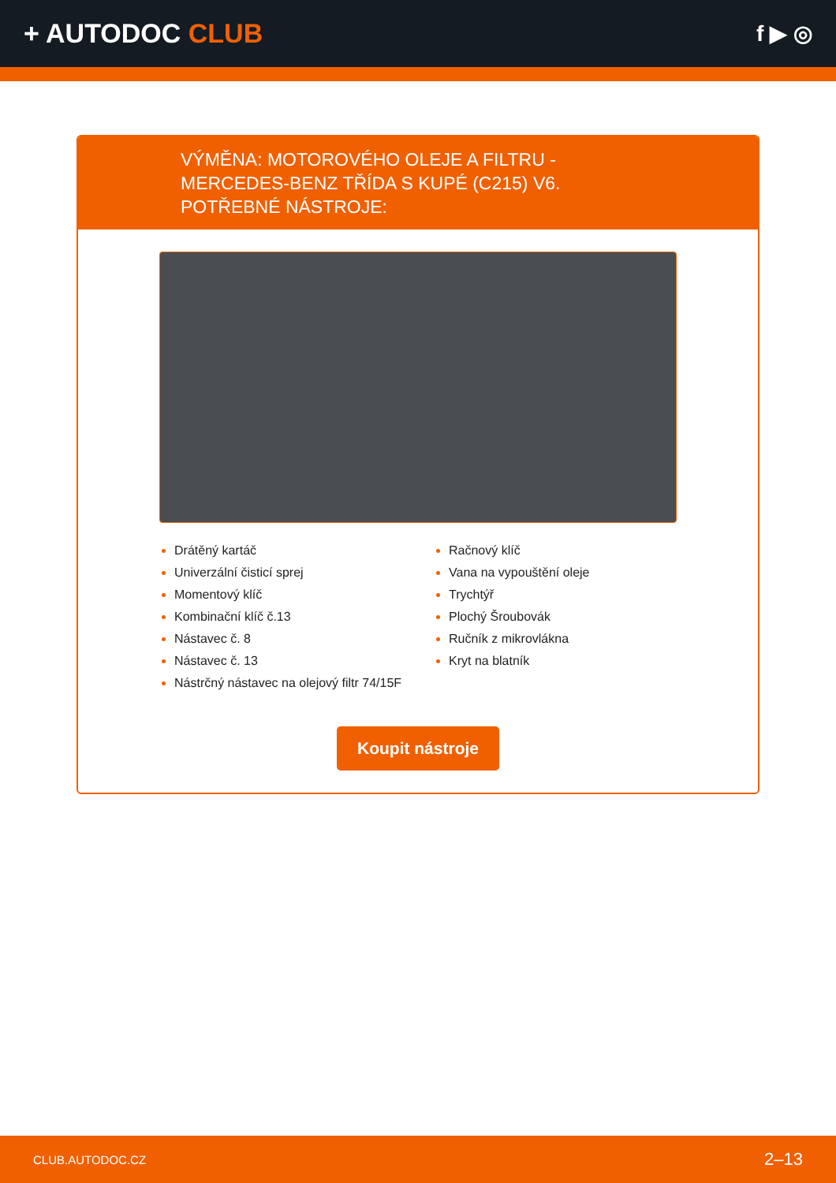+ AUTODOC CLUB
f ▶ ◎
VÝMĚNA: MOTOROVÉHO OLEJE A FILTRU - MERCEDES-BENZ TŘÍDA S KUPÉ (C215) V6. POTŘEBNÉ NÁSTROJE:
Drátěný kartáč
Univerzální čisticí sprej
Momentový klíč
Kombinační klíč č.13
Nástavec č. 8
Nástavec č. 13
Nástrčný nástavec na olejový filtr 74/15F
Račnový klíč
Vana na vypouštění oleje
Trychtýř
Plochý Šroubovák
Ručník z mikrovlákna
Kryt na blatník
Koupit nástroje
CLUB.AUTODOC.CZ 2–13